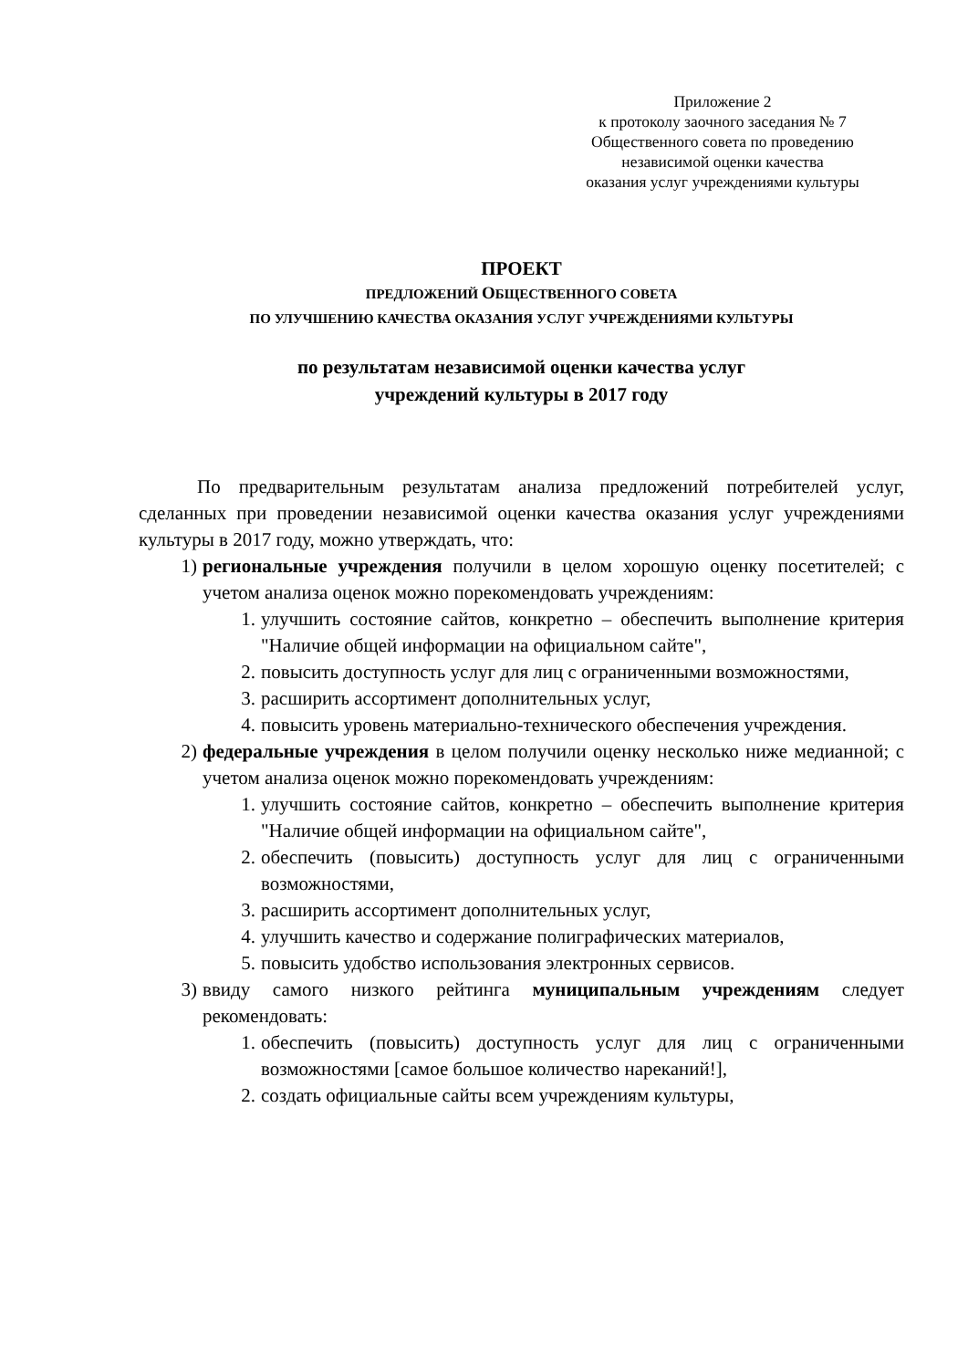Приложение 2
к протоколу заочного заседания № 7
Общественного совета по проведению
независимой оценки качества
оказания услуг учреждениями культуры
ПРОЕКТ
ПРЕДЛОЖЕНИЙ ОБЩЕСТВЕННОГО СОВЕТА
ПО УЛУЧШЕНИЮ КАЧЕСТВА ОКАЗАНИЯ УСЛУГ УЧРЕЖДЕНИЯМИ КУЛЬТУРЫ
по результатам независимой оценки качества услуг
учреждений культуры в 2017 году
По предварительным результатам анализа предложений потребителей услуг, сделанных при проведении независимой оценки качества оказания услуг учреждениями культуры в 2017 году, можно утверждать, что:
1) региональные учреждения получили в целом хорошую оценку посетителей; с учетом анализа оценок можно порекомендовать учреждениям:
1. улучшить состояние сайтов, конкретно – обеспечить выполнение критерия "Наличие общей информации на официальном сайте",
2. повысить доступность услуг для лиц с ограниченными возможностями,
3. расширить ассортимент дополнительных услуг,
4. повысить уровень материально-технического обеспечения учреждения.
2) федеральные учреждения в целом получили оценку несколько ниже медианной; с учетом анализа оценок можно порекомендовать учреждениям:
1. улучшить состояние сайтов, конкретно – обеспечить выполнение критерия "Наличие общей информации на официальном сайте",
2. обеспечить (повысить) доступность услуг для лиц с ограниченными возможностями,
3. расширить ассортимент дополнительных услуг,
4. улучшить качество и содержание полиграфических материалов,
5. повысить удобство использования электронных сервисов.
3) ввиду самого низкого рейтинга муниципальным учреждениям следует рекомендовать:
1. обеспечить (повысить) доступность услуг для лиц с ограниченными возможностями [самое большое количество нареканий!],
2. создать официальные сайты всем учреждениям культуры,